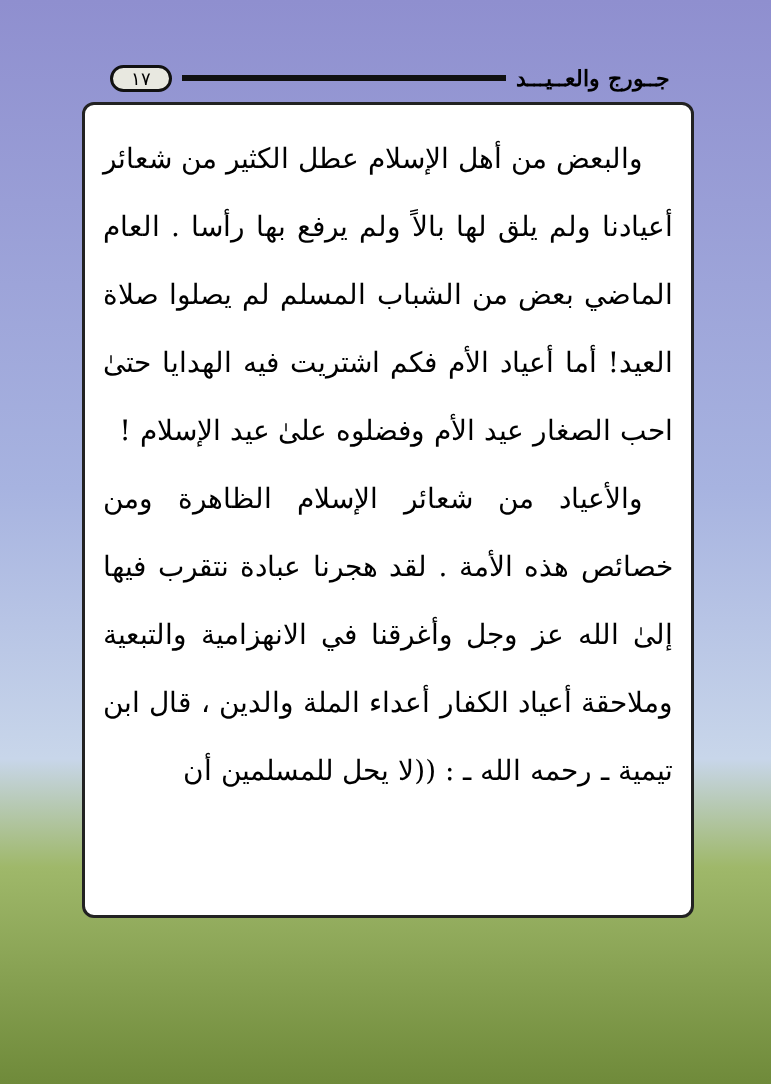١٧ جــورج والعــيـــد
والبعض من أهل الإسلام عطل الكثير من شعائر أعيادنا ولم يلق لها بالاً ولم يرفع بها رأسا . العام الماضي بعض من الشباب المسلم لم يصلوا صلاة العيد! أما أعياد الأم فكم اشتريت فيه الهدايا حتىٰ احب الصغار عيد الأم وفضلوه علىٰ عيد الإسلام !
والأعياد من شعائر الإسلام الظاهرة ومن خصائص هذه الأمة . لقد هجرنا عبادة نتقرب فيها إلىٰ الله عز وجل وأغرقنا في الانهزامية والتبعية وملاحقة أعياد الكفار أعداء الملة والدين ، قال ابن تيمية ـ رحمه الله ـ : ((لا يحل للمسلمين أن